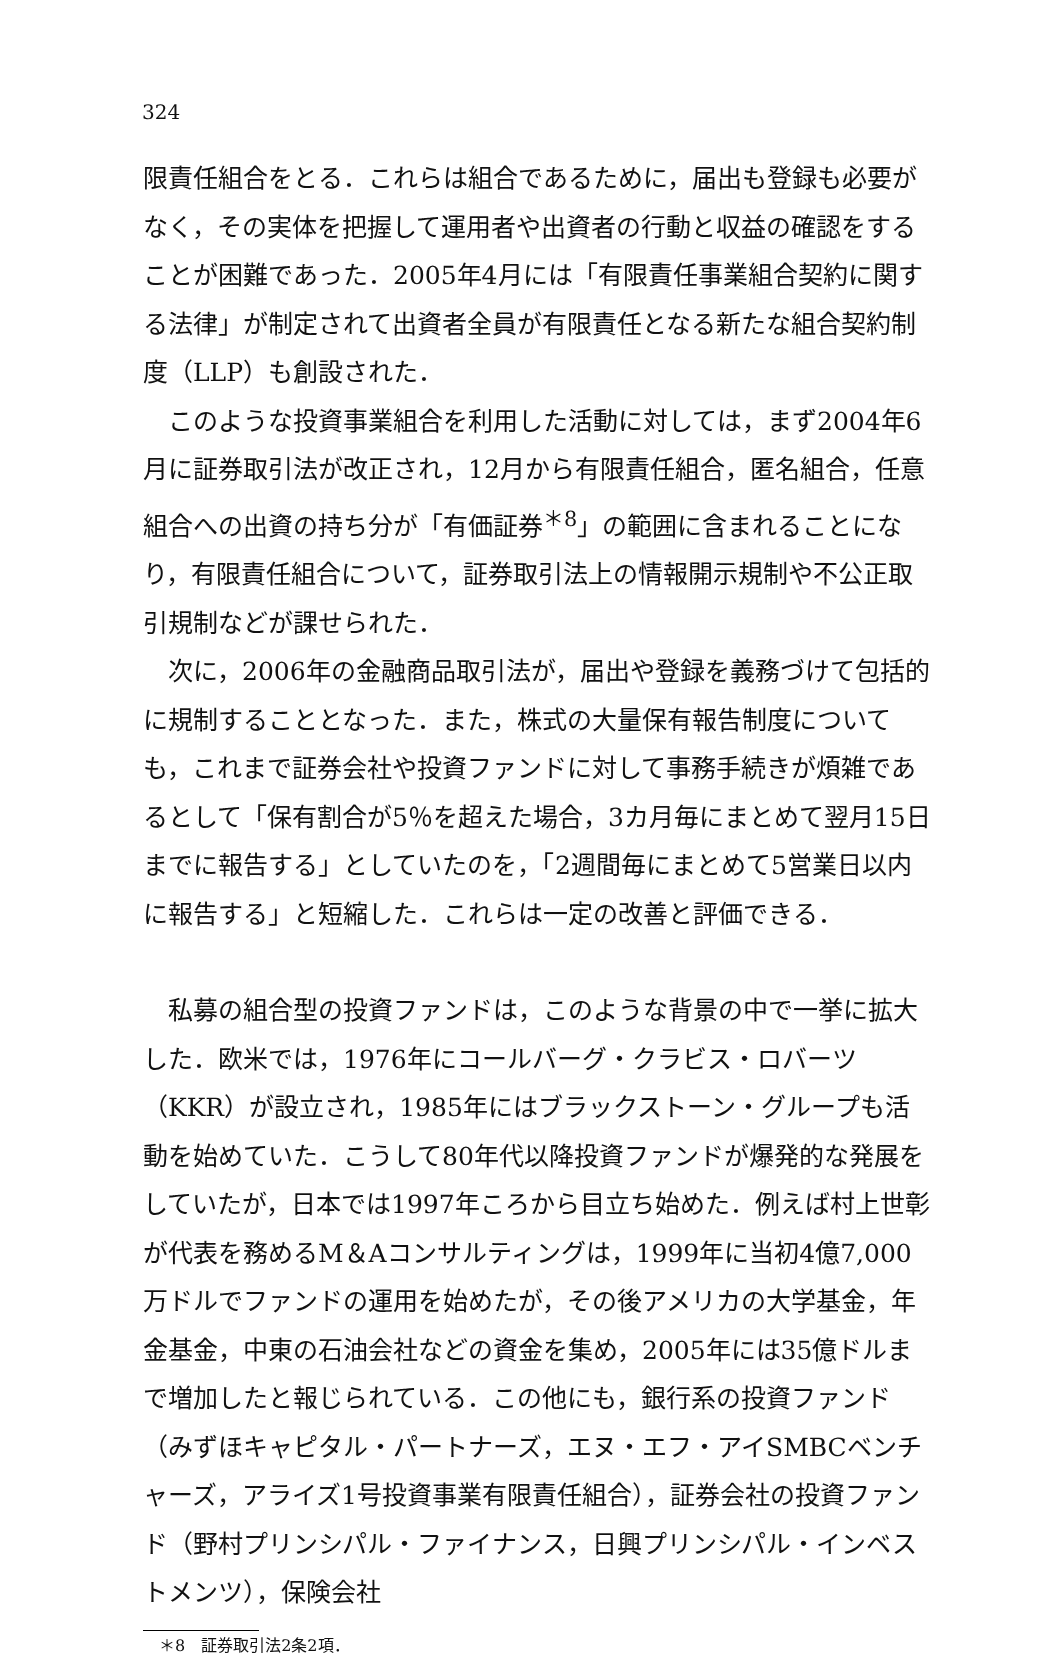324
限責任組合をとる．これらは組合であるために，届出も登録も必要がなく，その実体を把握して運用者や出資者の行動と収益の確認をすることが困難であった．2005年4月には「有限責任事業組合契約に関する法律」が制定されて出資者全員が有限責任となる新たな組合契約制度（LLP）も創設された．
このような投資事業組合を利用した活動に対しては，まず2004年6月に証券取引法が改正され，12月から有限責任組合，匿名組合，任意組合への出資の持ち分が「有価証券<sup>＊8</sup>」の範囲に含まれることになり，有限責任組合について，証券取引法上の情報開示規制や不公正取引規制などが課せられた．
次に，2006年の金融商品取引法が，届出や登録を義務づけて包括的に規制することとなった．また，株式の大量保有報告制度についても，これまで証券会社や投資ファンドに対して事務手続きが煩雑であるとして「保有割合が5％を超えた場合，3カ月毎にまとめて翌月15日までに報告する」としていたのを，「2週間毎にまとめて5営業日以内に報告する」と短縮した．これらは一定の改善と評価できる．
私募の組合型の投資ファンドは，このような背景の中で一挙に拡大した．欧米では，1976年にコールバーグ・クラビス・ロバーツ（KKR）が設立され，1985年にはブラックストーン・グループも活動を始めていた．こうして80年代以降投資ファンドが爆発的な発展をしていたが，日本では1997年ころから目立ち始めた．例えば村上世彰が代表を務めるM＆Aコンサルティングは，1999年に当初4億7,000万ドルでファンドの運用を始めたが，その後アメリカの大学基金，年金基金，中東の石油会社などの資金を集め，2005年には35億ドルまで増加したと報じられている．この他にも，銀行系の投資ファンド（みずほキャピタル・パートナーズ，エヌ・エフ・アイSMBCベンチャーズ，アライズ1号投資事業有限責任組合），証券会社の投資ファンド（野村プリンシパル・ファイナンス，日興プリンシパル・インベストメンツ），保険会社
＊8　証券取引法2条2項．